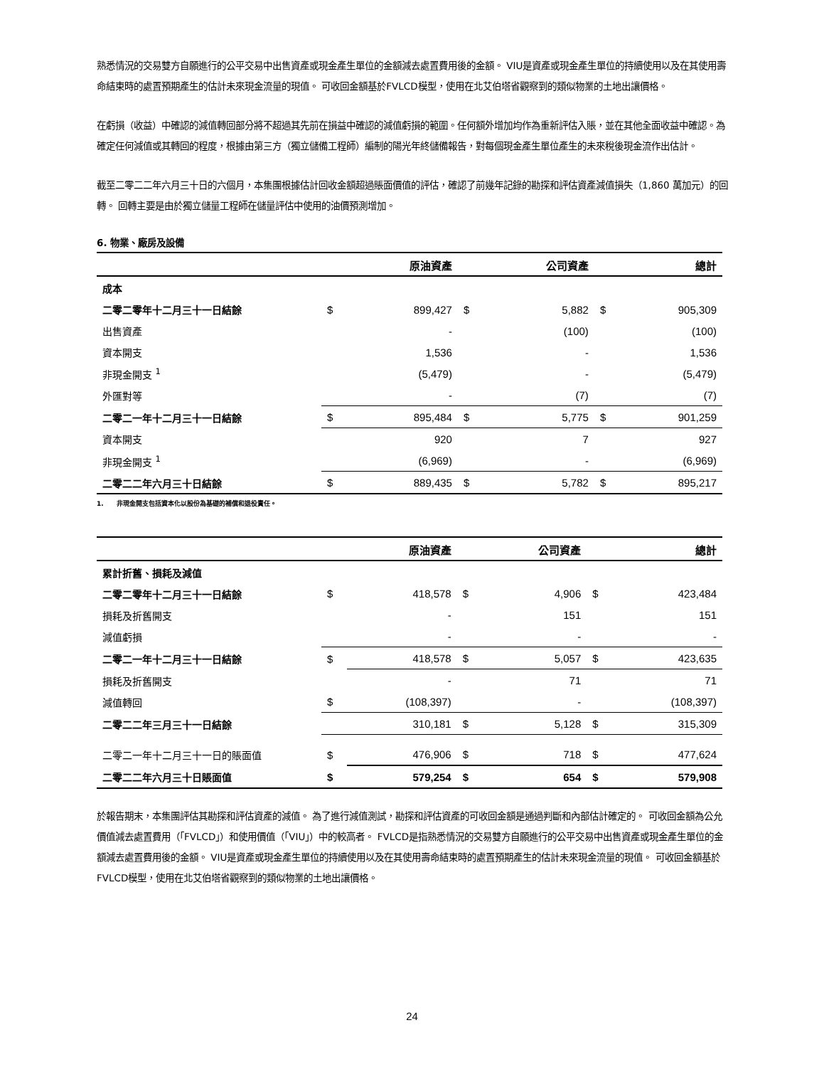熟悉情況的交易雙方自願進行的公平交易中出售資產或現金產生單位的金額減去處置費用後的金額。 VIU是資產或現金產生單位的持續使用以及在其使用壽命結束時的處置預期產生的估計未來現金流量的現值。 可收回金額基於FVLCD模型，使用在北艾伯塔省觀察到的類似物業的土地出讓價格。
在虧損（收益）中確認的減值轉回部分將不超過其先前在損益中確認的減值虧損的範圍。任何額外增加均作為重新評估入賬，並在其他全面收益中確認。為確定任何減值或其轉回的程度，根據由第三方（獨立儲備工程師）編制的陽光年終儲備報告，對每個現金產生單位產生的未來稅後現金流作出估計。
截至二零二二年六月三十日的六個月，本集團根據估計回收金額超過賬面價值的評估，確認了前幾年記錄的勘探和評估資產減值損失（1,860 萬加元）的回轉。 回轉主要是由於獨立儲量工程師在儲量評估中使用的油價預測增加。
6. 物業、廠房及設備
| | | 原油資產 | | 公司資產 | | 總計 |
| --- | --- | --- | --- | --- | --- | --- |
| 成本 | | | | | | |
| 二零二零年十二月三十一日結餘 | $ | 899,427 | $ | 5,882 | $ | 905,309 |
| 出售資產 | | - | | (100) | | (100) |
| 資本開支 | | 1,536 | | - | | 1,536 |
| 非現金開支 <sup>1</sup> | | (5,479) | | - | | (5,479) |
| 外匯對等 | | - | | (7) | | (7) |
| 二零二一年十二月三十一日結餘 | $ | 895,484 | $ | 5,775 | $ | 901,259 |
| 資本開支 | | 920 | | 7 | | 927 |
| 非現金開支 <sup>1</sup> | | (6,969) | | - | | (6,969) |
| 二零二二年六月三十日結餘 | $ | 889,435 | $ | 5,782 | $ | 895,217 |
1. 非現金開支包括資本化以股份為基礎的補償和退役責任。
| | | 原油資產 | | 公司資產 | | 總計 |
| --- | --- | --- | --- | --- | --- | --- |
| 累計折舊、損耗及減值 | | | | | | |
| 二零二零年十二月三十一日結餘 | $ | 418,578 | $ | 4,906 | $ | 423,484 |
| 損耗及折舊開支 | | - | | 151 | | 151 |
| 減值虧損 | | - | | - | | - |
| 二零二一年十二月三十一日結餘 | $ | 418,578 | $ | 5,057 | $ | 423,635 |
| 損耗及折舊開支 | | - | | 71 | | 71 |
| 減值轉回 | $ | (108,397) | | - | | (108,397) |
| 二零二二年三月三十一日結餘 | | 310,181 | $ | 5,128 | $ | 315,309 |
| 二零二一年十二月三十一日的賬面值 | $ | 476,906 | $ | 718 | $ | 477,624 |
| 二零二二年六月三十日賬面值 | $ | 579,254 | $ | 654 | $ | 579,908 |
於報告期末，本集團評估其勘探和評估資產的減值。 為了進行減值測試，勘探和評估資產的可收回金額是通過判斷和內部估計確定的。 可收回金額為公允價值減去處置費用（「FVLCD」）和使用價值（「VIU」）中的較高者。 FVLCD是指熟悉情況的交易雙方自願進行的公平交易中出售資產或現金產生單位的金額減去處置費用後的金額。 VIU是資產或現金產生單位的持續使用以及在其使用壽命結束時的處置預期產生的估計未來現金流量的現值。 可收回金額基於FVLCD模型，使用在北艾伯塔省觀察到的類似物業的土地出讓價格。
24